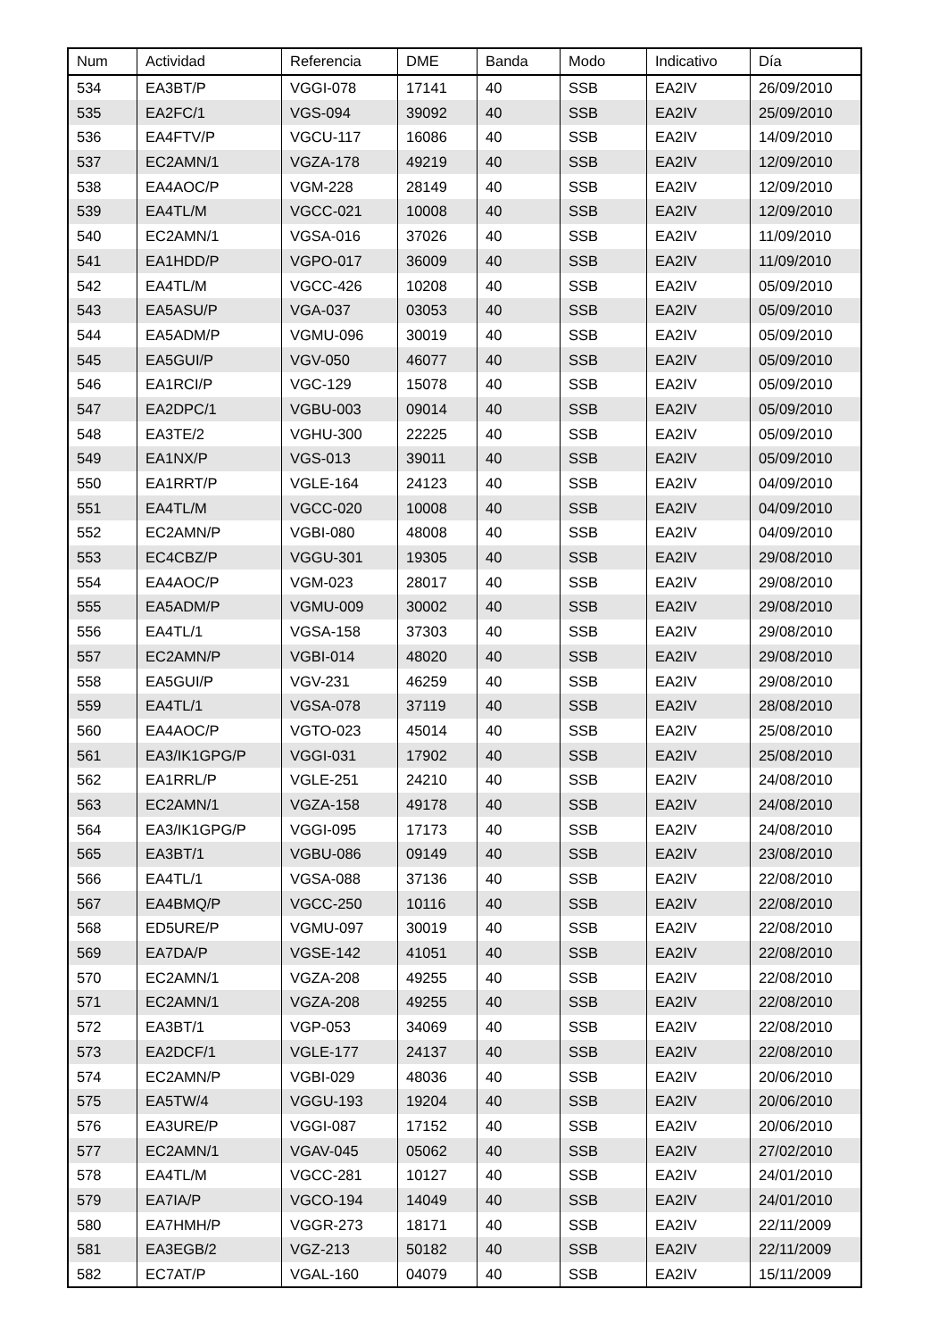| Num | Actividad | Referencia | DME | Banda | Modo | Indicativo | Día |
| --- | --- | --- | --- | --- | --- | --- | --- |
| 534 | EA3BT/P | VGGI-078 | 17141 | 40 | SSB | EA2IV | 26/09/2010 |
| 535 | EA2FC/1 | VGS-094 | 39092 | 40 | SSB | EA2IV | 25/09/2010 |
| 536 | EA4FTV/P | VGCU-117 | 16086 | 40 | SSB | EA2IV | 14/09/2010 |
| 537 | EC2AMN/1 | VGZA-178 | 49219 | 40 | SSB | EA2IV | 12/09/2010 |
| 538 | EA4AOC/P | VGM-228 | 28149 | 40 | SSB | EA2IV | 12/09/2010 |
| 539 | EA4TL/M | VGCC-021 | 10008 | 40 | SSB | EA2IV | 12/09/2010 |
| 540 | EC2AMN/1 | VGSA-016 | 37026 | 40 | SSB | EA2IV | 11/09/2010 |
| 541 | EA1HDD/P | VGPO-017 | 36009 | 40 | SSB | EA2IV | 11/09/2010 |
| 542 | EA4TL/M | VGCC-426 | 10208 | 40 | SSB | EA2IV | 05/09/2010 |
| 543 | EA5ASU/P | VGA-037 | 03053 | 40 | SSB | EA2IV | 05/09/2010 |
| 544 | EA5ADM/P | VGMU-096 | 30019 | 40 | SSB | EA2IV | 05/09/2010 |
| 545 | EA5GUI/P | VGV-050 | 46077 | 40 | SSB | EA2IV | 05/09/2010 |
| 546 | EA1RCI/P | VGC-129 | 15078 | 40 | SSB | EA2IV | 05/09/2010 |
| 547 | EA2DPC/1 | VGBU-003 | 09014 | 40 | SSB | EA2IV | 05/09/2010 |
| 548 | EA3TE/2 | VGHU-300 | 22225 | 40 | SSB | EA2IV | 05/09/2010 |
| 549 | EA1NX/P | VGS-013 | 39011 | 40 | SSB | EA2IV | 05/09/2010 |
| 550 | EA1RRT/P | VGLE-164 | 24123 | 40 | SSB | EA2IV | 04/09/2010 |
| 551 | EA4TL/M | VGCC-020 | 10008 | 40 | SSB | EA2IV | 04/09/2010 |
| 552 | EC2AMN/P | VGBI-080 | 48008 | 40 | SSB | EA2IV | 04/09/2010 |
| 553 | EC4CBZ/P | VGGU-301 | 19305 | 40 | SSB | EA2IV | 29/08/2010 |
| 554 | EA4AOC/P | VGM-023 | 28017 | 40 | SSB | EA2IV | 29/08/2010 |
| 555 | EA5ADM/P | VGMU-009 | 30002 | 40 | SSB | EA2IV | 29/08/2010 |
| 556 | EA4TL/1 | VGSA-158 | 37303 | 40 | SSB | EA2IV | 29/08/2010 |
| 557 | EC2AMN/P | VGBI-014 | 48020 | 40 | SSB | EA2IV | 29/08/2010 |
| 558 | EA5GUI/P | VGV-231 | 46259 | 40 | SSB | EA2IV | 29/08/2010 |
| 559 | EA4TL/1 | VGSA-078 | 37119 | 40 | SSB | EA2IV | 28/08/2010 |
| 560 | EA4AOC/P | VGTO-023 | 45014 | 40 | SSB | EA2IV | 25/08/2010 |
| 561 | EA3/IK1GPG/P | VGGI-031 | 17902 | 40 | SSB | EA2IV | 25/08/2010 |
| 562 | EA1RRL/P | VGLE-251 | 24210 | 40 | SSB | EA2IV | 24/08/2010 |
| 563 | EC2AMN/1 | VGZA-158 | 49178 | 40 | SSB | EA2IV | 24/08/2010 |
| 564 | EA3/IK1GPG/P | VGGI-095 | 17173 | 40 | SSB | EA2IV | 24/08/2010 |
| 565 | EA3BT/1 | VGBU-086 | 09149 | 40 | SSB | EA2IV | 23/08/2010 |
| 566 | EA4TL/1 | VGSA-088 | 37136 | 40 | SSB | EA2IV | 22/08/2010 |
| 567 | EA4BMQ/P | VGCC-250 | 10116 | 40 | SSB | EA2IV | 22/08/2010 |
| 568 | ED5URE/P | VGMU-097 | 30019 | 40 | SSB | EA2IV | 22/08/2010 |
| 569 | EA7DA/P | VGSE-142 | 41051 | 40 | SSB | EA2IV | 22/08/2010 |
| 570 | EC2AMN/1 | VGZA-208 | 49255 | 40 | SSB | EA2IV | 22/08/2010 |
| 571 | EC2AMN/1 | VGZA-208 | 49255 | 40 | SSB | EA2IV | 22/08/2010 |
| 572 | EA3BT/1 | VGP-053 | 34069 | 40 | SSB | EA2IV | 22/08/2010 |
| 573 | EA2DCF/1 | VGLE-177 | 24137 | 40 | SSB | EA2IV | 22/08/2010 |
| 574 | EC2AMN/P | VGBI-029 | 48036 | 40 | SSB | EA2IV | 20/06/2010 |
| 575 | EA5TW/4 | VGGU-193 | 19204 | 40 | SSB | EA2IV | 20/06/2010 |
| 576 | EA3URE/P | VGGI-087 | 17152 | 40 | SSB | EA2IV | 20/06/2010 |
| 577 | EC2AMN/1 | VGAV-045 | 05062 | 40 | SSB | EA2IV | 27/02/2010 |
| 578 | EA4TL/M | VGCC-281 | 10127 | 40 | SSB | EA2IV | 24/01/2010 |
| 579 | EA7IA/P | VGCO-194 | 14049 | 40 | SSB | EA2IV | 24/01/2010 |
| 580 | EA7HMH/P | VGGR-273 | 18171 | 40 | SSB | EA2IV | 22/11/2009 |
| 581 | EA3EGB/2 | VGZ-213 | 50182 | 40 | SSB | EA2IV | 22/11/2009 |
| 582 | EC7AT/P | VGAL-160 | 04079 | 40 | SSB | EA2IV | 15/11/2009 |